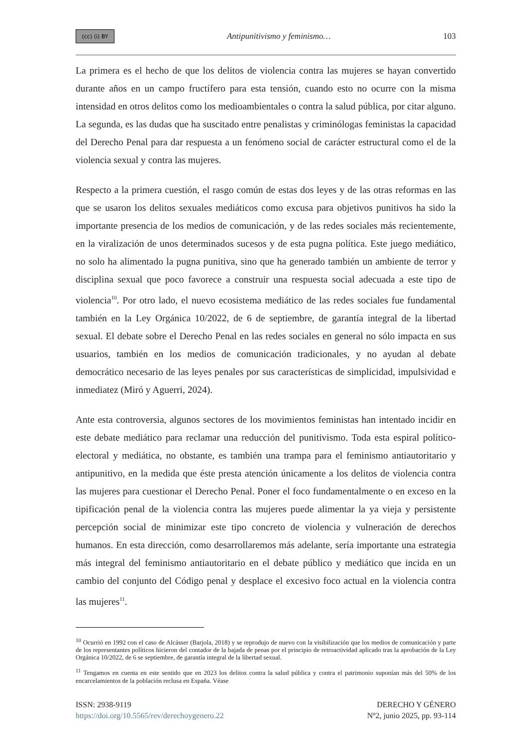(cc) (i) BY
Antipunitivismo y feminismo… 103
La primera es el hecho de que los delitos de violencia contra las mujeres se hayan convertido durante años en un campo fructífero para esta tensión, cuando esto no ocurre con la misma intensidad en otros delitos como los medioambientales o contra la salud pública, por citar alguno. La segunda, es las dudas que ha suscitado entre penalistas y criminólogas feministas la capacidad del Derecho Penal para dar respuesta a un fenómeno social de carácter estructural como el de la violencia sexual y contra las mujeres.
Respecto a la primera cuestión, el rasgo común de estas dos leyes y de las otras reformas en las que se usaron los delitos sexuales mediáticos como excusa para objetivos punitivos ha sido la importante presencia de los medios de comunicación, y de las redes sociales más recientemente, en la viralización de unos determinados sucesos y de esta pugna política. Este juego mediático, no solo ha alimentado la pugna punitiva, sino que ha generado también un ambiente de terror y disciplina sexual que poco favorece a construir una respuesta social adecuada a este tipo de violencia<sup>10</sup>. Por otro lado, el nuevo ecosistema mediático de las redes sociales fue fundamental también en la Ley Orgánica 10/2022, de 6 de septiembre, de garantía integral de la libertad sexual. El debate sobre el Derecho Penal en las redes sociales en general no sólo impacta en sus usuarios, también en los medios de comunicación tradicionales, y no ayudan al debate democrático necesario de las leyes penales por sus características de simplicidad, impulsividad e inmediatez (Miró y Aguerri, 2024).
Ante esta controversia, algunos sectores de los movimientos feministas han intentado incidir en este debate mediático para reclamar una reducción del punitivismo. Toda esta espiral político-electoral y mediática, no obstante, es también una trampa para el feminismo antiautoritario y antipunitivo, en la medida que éste presta atención únicamente a los delitos de violencia contra las mujeres para cuestionar el Derecho Penal. Poner el foco fundamentalmente o en exceso en la tipificación penal de la violencia contra las mujeres puede alimentar la ya vieja y persistente percepción social de minimizar este tipo concreto de violencia y vulneración de derechos humanos. En esta dirección, como desarrollaremos más adelante, sería importante una estrategia más integral del feminismo antiautoritario en el debate público y mediático que incida en un cambio del conjunto del Código penal y desplace el excesivo foco actual en la violencia contra las mujeres<sup>11</sup>.
<sup>10</sup> Ocurrió en 1992 con el caso de Alcásser (Barjola, 2018) y se reprodujo de nuevo con la visibilización que los medios de comunicación y parte de los representantes políticos hicieron del contador de la bajada de penas por el principio de retroactividad aplicado tras la aprobación de la Ley Orgánica 10/2022, de 6 se septiembre, de garantía integral de la libertad sexual.
<sup>11</sup> Tengamos en cuenta en este sentido que en 2023 los delitos contra la salud pública y contra el patrimonio suponían más del 50% de los encarcelamientos de la población reclusa en España. Véase
ISSN: 2938-9119
https://doi.org/10.5565/rev/derechoygenero.22
DERECHO Y GÉNERO
Nº2, junio 2025, pp. 93-114